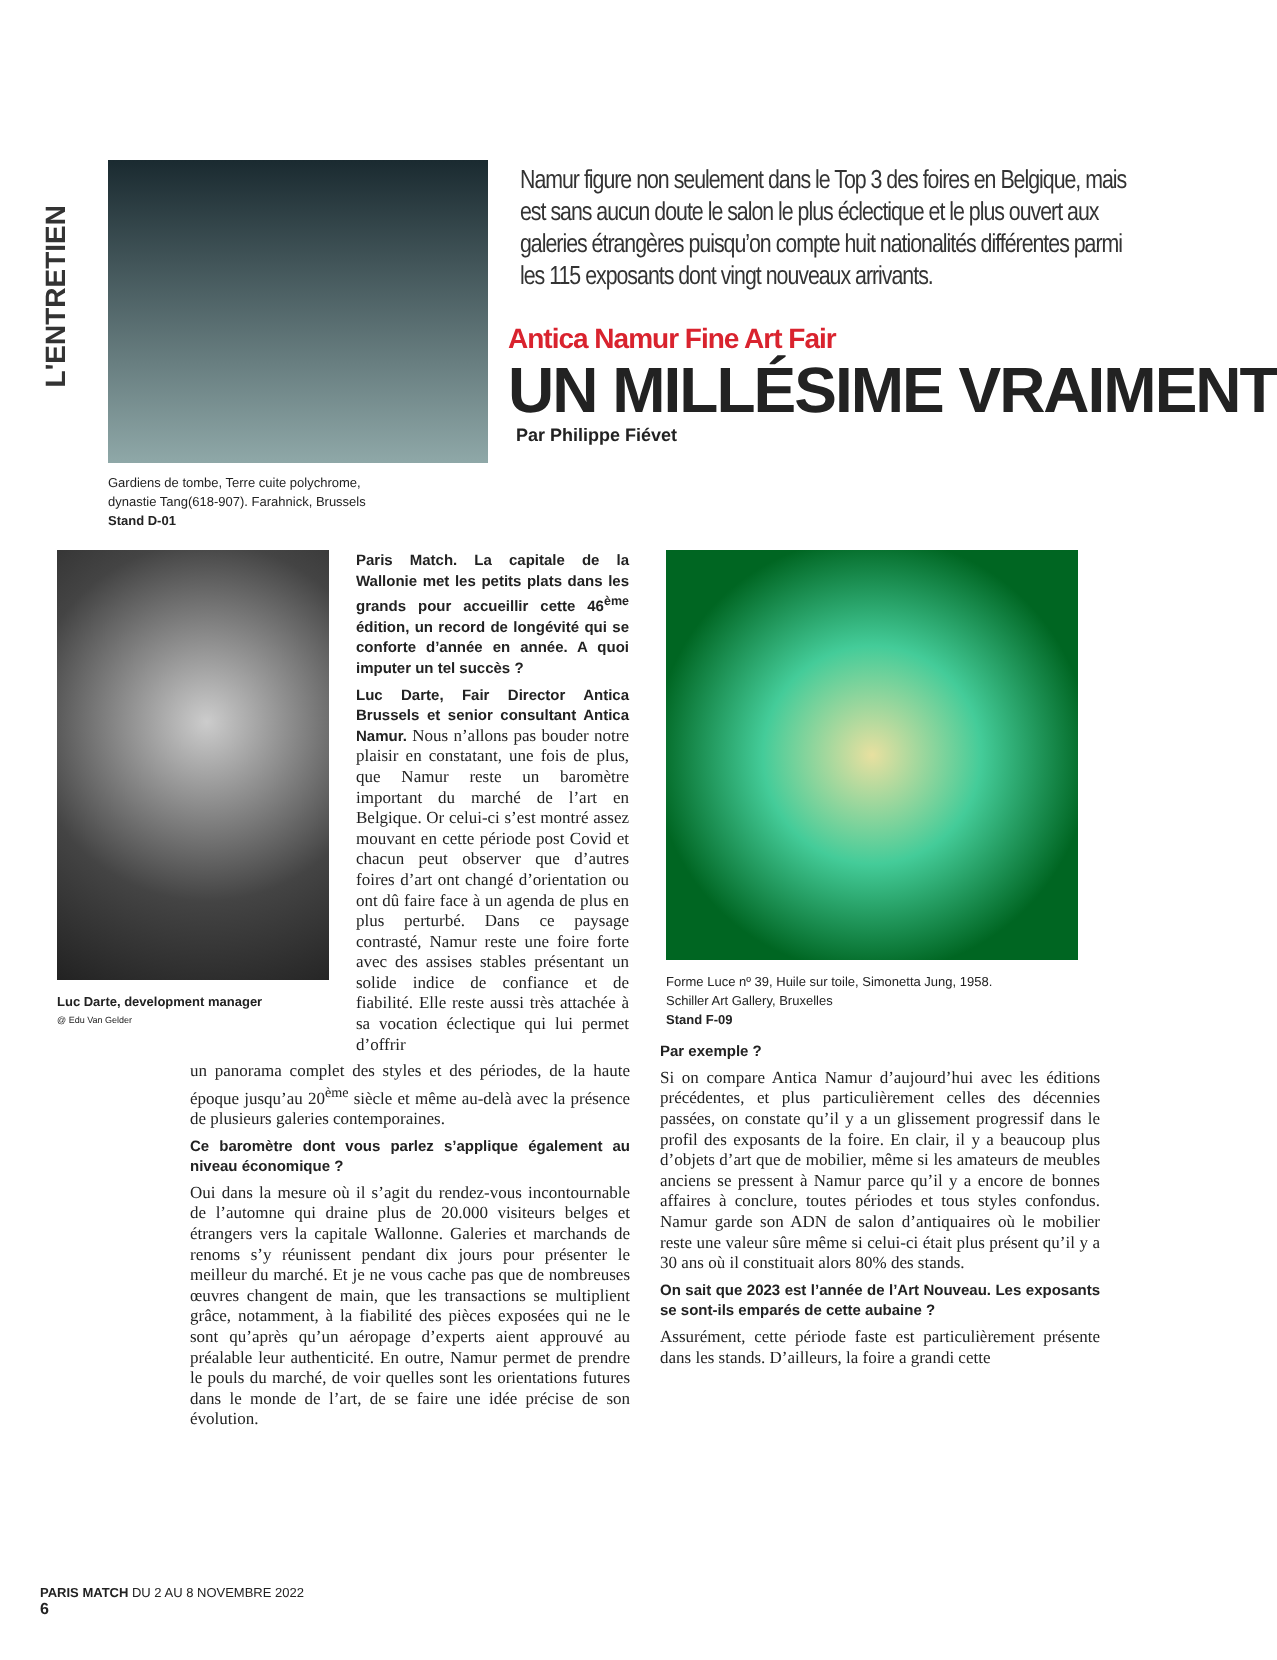L'ENTRETIEN
Gardiens de tombe, Terre cuite polychrome,
dynastie Tang(618-907). Farahnick, Brussels
Stand D-01
Namur figure non seulement dans le Top 3 des foires en Belgique, mais est sans aucun doute le salon le plus éclectique et le plus ouvert aux galeries étrangères puisqu’on compte huit nationalités différentes parmi les 115 exposants dont vingt nouveaux arrivants.
Antica Namur Fine Art Fair
UN MILLÉSIME VRAIMENT
Par Philippe Fiévet
Luc Darte, development manager
@ Edu Van Gelder
Paris Match. La capitale de la Wallonie met les petits plats dans les grands pour accueillir cette 46<sup>ème</sup> édition, un record de longévité qui se conforte d’année en année. A quoi imputer un tel succès ?
Luc Darte, Fair Director Antica Brussels et senior consultant Antica Namur. Nous n’allons pas bouder notre plaisir en constatant, une fois de plus, que Namur reste un baromètre important du marché de l’art en Belgique. Or celui-ci s’est montré assez mouvant en cette période post Covid et chacun peut observer que d’autres foires d’art ont changé d’orientation ou ont dû faire face à un agenda de plus en plus perturbé. Dans ce paysage contrasté, Namur reste une foire forte avec des assises stables présentant un solide indice de confiance et de fiabilité. Elle reste aussi très attachée à sa vocation éclectique qui lui permet d’offrir
Forme Luce nº 39, Huile sur toile, Simonetta Jung, 1958.
Schiller Art Gallery, Bruxelles
Stand F-09
un panorama complet des styles et des périodes, de la haute époque jusqu’au 20<sup>ème</sup> siècle et même au-delà avec la présence de plusieurs galeries contemporaines.
Ce baromètre dont vous parlez s’applique également au niveau économique ?
Oui dans la mesure où il s’agit du rendez-vous incontournable de l’automne qui draine plus de 20.000 visiteurs belges et étrangers vers la capitale Wallonne. Galeries et marchands de renoms s’y réunissent pendant dix jours pour présenter le meilleur du marché. Et je ne vous cache pas que de nombreuses œuvres changent de main, que les transactions se multiplient grâce, notamment, à la fiabilité des pièces exposées qui ne le sont qu’après qu’un aéropage d’experts aient approuvé au préalable leur authenticité. En outre, Namur permet de prendre le pouls du marché, de voir quelles sont les orientations futures dans le monde de l’art, de se faire une idée précise de son évolution.
Par exemple ?
Si on compare Antica Namur d’aujourd’hui avec les éditions précédentes, et plus particulièrement celles des décennies passées, on constate qu’il y a un glissement progressif dans le profil des exposants de la foire. En clair, il y a beaucoup plus d’objets d’art que de mobilier, même si les amateurs de meubles anciens se pressent à Namur parce qu’il y a encore de bonnes affaires à conclure, toutes périodes et tous styles confondus. Namur garde son ADN de salon d’antiquaires où le mobilier reste une valeur sûre même si celui-ci était plus présent qu’il y a 30 ans où il constituait alors 80% des stands.
On sait que 2023 est l’année de l’Art Nouveau. Les exposants se sont-ils emparés de cette aubaine ?
Assurément, cette période faste est particulièrement présente dans les stands. D’ailleurs, la foire a grandi cette
PARIS MATCH DU 2 AU 8 NOVEMBRE 2022
6